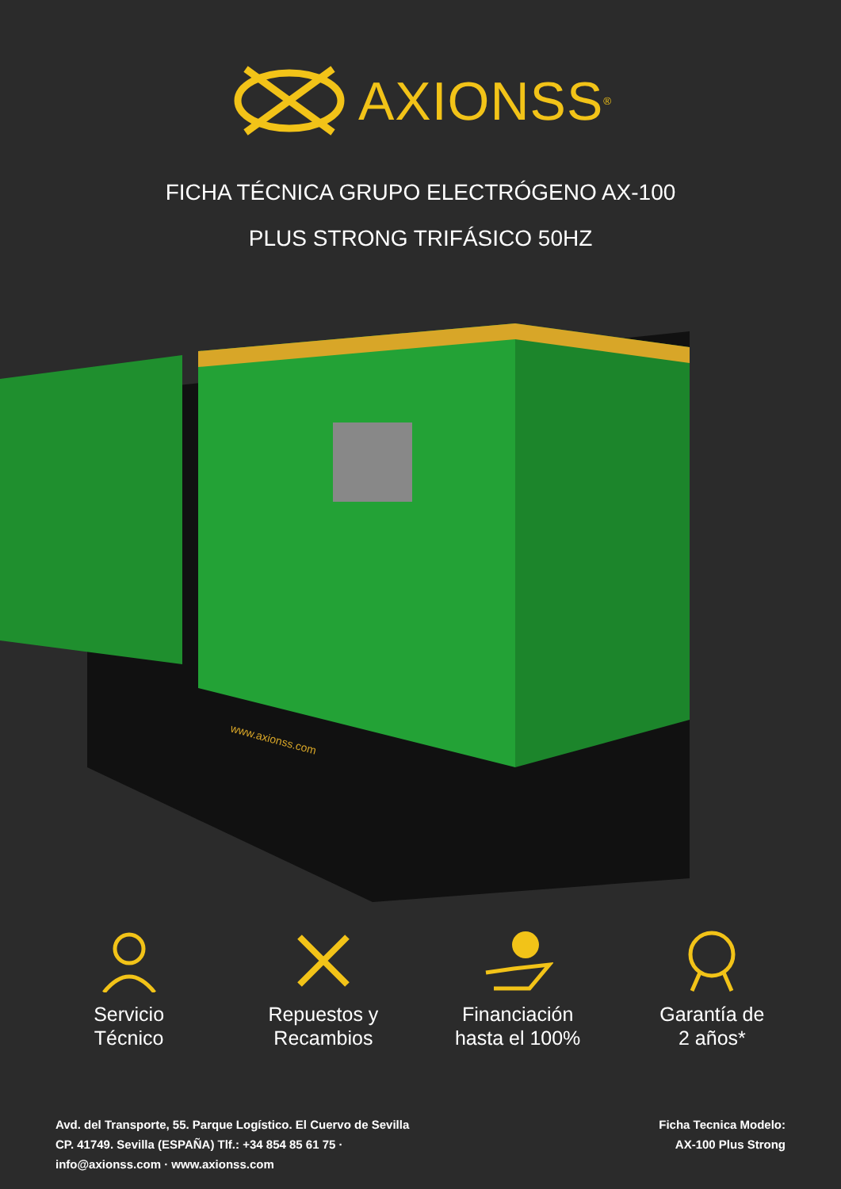AXIONSS<sup>®</sup>
FICHA TÉCNICA GRUPO ELECTRÓGENO AX-100
PLUS STRONG TRIFÁSICO 50HZ
www.axionss.com
Servicio
Técnico
Repuestos y
Recambios
Financiación
hasta el 100%
Garantía de
2 años*
Avd. del Transporte, 55. Parque Logístico. El Cuervo de Sevilla
CP. 41749. Sevilla (ESPAÑA) Tlf.: +34 854 85 61 75 ·
info@axionss.com · www.axionss.com
Ficha Tecnica Modelo:
AX-100 Plus Strong